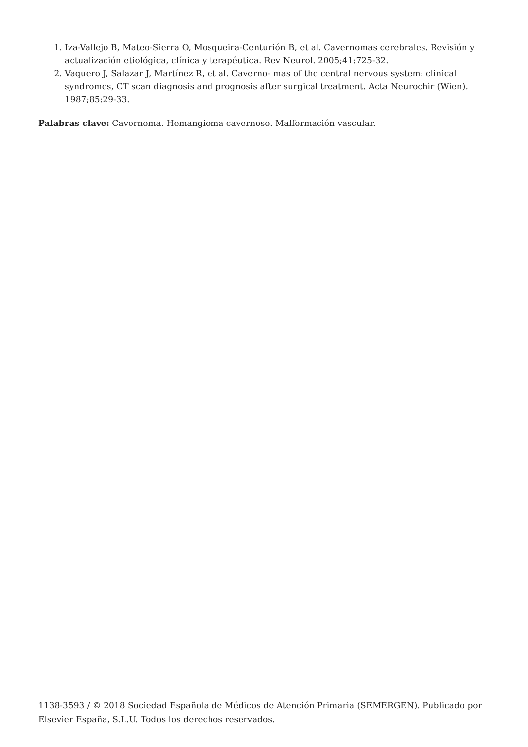1. Iza-Vallejo B, Mateo-Sierra O, Mosqueira-Centurión B, et al. Cavernomas cerebrales. Revisión y actualización etiológica, clínica y terapéutica. Rev Neurol. 2005;41:725-32.
2. Vaquero J, Salazar J, Martínez R, et al. Caverno- mas of the central nervous system: clinical syndromes, CT scan diagnosis and prognosis after surgical treatment. Acta Neurochir (Wien). 1987;85:29-33.
Palabras clave: Cavernoma. Hemangioma cavernoso. Malformación vascular.
1138-3593 / © 2018 Sociedad Española de Médicos de Atención Primaria (SEMERGEN). Publicado por Elsevier España, S.L.U. Todos los derechos reservados.